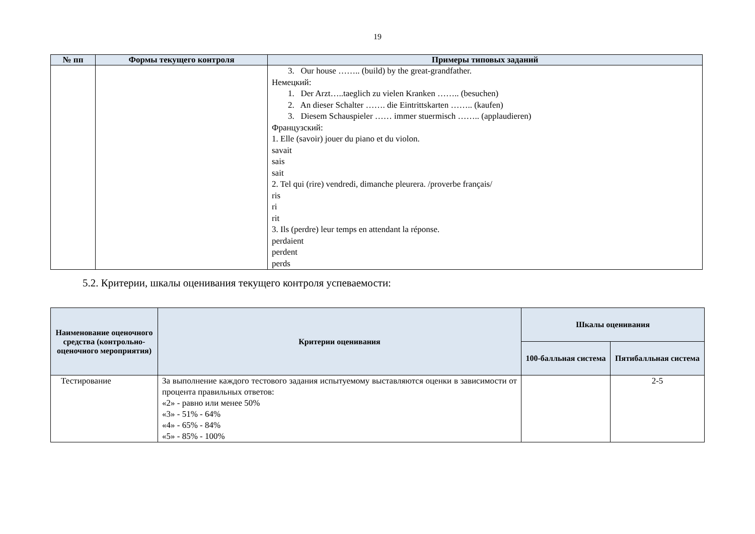19
| № пп | Формы текущего контроля | Примеры типовых заданий |
| --- | --- | --- |
| | | 3. Our house …….. (build) by the great-grandfather. Немецкий: 1. Der Arzt…..taeglich zu vielen Kranken …….. (besuchen) 2. An dieser Schalter ……. die Eintrittskarten …….. (kaufen) 3. Diesem Schauspieler …… immer stuermisch …….. (applaudieren) Французский: 1. Elle (savoir) jouer du piano et du violon. savait sais sait 2. Tel qui (rire) vendredi, dimanche pleurera. /proverbe français/ ris ri rit 3. Ils (perdre) leur temps en attendant la réponse. perdaient perdent perds |
5.2. Критерии, шкалы оценивания текущего контроля успеваемости:
| Наименование оценочного средства (контрольно-оценочного мероприятия) | Критерии оценивания | Шкалы оценивания | |
| --- | --- | --- | --- |
| | | 100-балльная система | Пятибалльная система |
| Тестирование | За выполнение каждого тестового задания испытуемому выставляются оценки в зависимости от процента правильных ответов: «2» - равно или менее 50% «3» - 51% - 64% «4» - 65% - 84% «5» - 85% - 100% | | 2-5 |